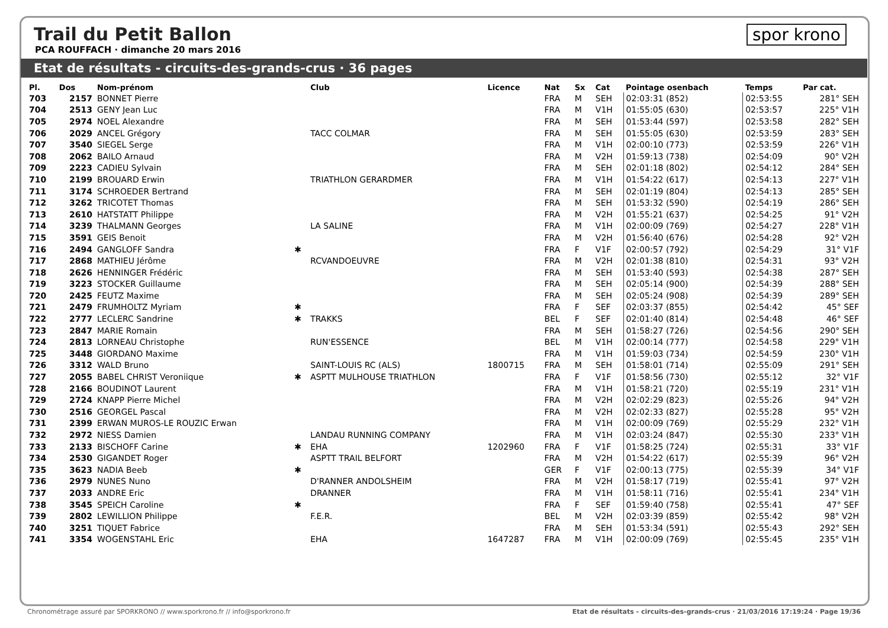spor krono
Trail du Petit Ballon
PCA ROUFFACH · dimanche 20 mars 2016
Etat de résultats - circuits-des-grands-crus · 36 pages
| Pl. | Dos | Nom-prénom | | Club | Licence | Nat | Sx | Cat | Pointage osenbach | Temps | Par cat. |
| --- | --- | --- | --- | --- | --- | --- | --- | --- | --- | --- | --- |
| 703 | 2157 | BONNET Pierre | | | | FRA | M | SEH | 02:03:31 (852) | 02:53:55 | 281° SEH |
| 704 | 2513 | GENY Jean Luc | | | | FRA | M | V1H | 01:55:05 (630) | 02:53:57 | 225° V1H |
| 705 | 2974 | NOEL Alexandre | | | | FRA | M | SEH | 01:53:44 (597) | 02:53:58 | 282° SEH |
| 706 | 2029 | ANCEL Grégory | | TACC COLMAR | | FRA | M | SEH | 01:55:05 (630) | 02:53:59 | 283° SEH |
| 707 | 3540 | SIEGEL Serge | | | | FRA | M | V1H | 02:00:10 (773) | 02:53:59 | 226° V1H |
| 708 | 2062 | BAILO Arnaud | | | | FRA | M | V2H | 01:59:13 (738) | 02:54:09 | 90° V2H |
| 709 | 2223 | CADIEU Sylvain | | | | FRA | M | SEH | 02:01:18 (802) | 02:54:12 | 284° SEH |
| 710 | 2199 | BROUARD Erwin | | TRIATHLON GERARDMER | | FRA | M | V1H | 01:54:22 (617) | 02:54:13 | 227° V1H |
| 711 | 3174 | SCHROEDER Bertrand | | | | FRA | M | SEH | 02:01:19 (804) | 02:54:13 | 285° SEH |
| 712 | 3262 | TRICOTET Thomas | | | | FRA | M | SEH | 01:53:32 (590) | 02:54:19 | 286° SEH |
| 713 | 2610 | HATSTATT Philippe | | | | FRA | M | V2H | 01:55:21 (637) | 02:54:25 | 91° V2H |
| 714 | 3239 | THALMANN Georges | | LA SALINE | | FRA | M | V1H | 02:00:09 (769) | 02:54:27 | 228° V1H |
| 715 | 3591 | GEIS Benoit | | | | FRA | M | V2H | 01:56:40 (676) | 02:54:28 | 92° V2H |
| 716 | 2494 | GANGLOFF Sandra | ✱ | | | FRA | F | V1F | 02:00:57 (792) | 02:54:29 | 31° V1F |
| 717 | 2868 | MATHIEU Jérôme | | RCVANDOEUVRE | | FRA | M | V2H | 02:01:38 (810) | 02:54:31 | 93° V2H |
| 718 | 2626 | HENNINGER Frédéric | | | | FRA | M | SEH | 01:53:40 (593) | 02:54:38 | 287° SEH |
| 719 | 3223 | STOCKER Guillaume | | | | FRA | M | SEH | 02:05:14 (900) | 02:54:39 | 288° SEH |
| 720 | 2425 | FEUTZ Maxime | | | | FRA | M | SEH | 02:05:24 (908) | 02:54:39 | 289° SEH |
| 721 | 2479 | FRUMHOLTZ Myriam | ✱ | | | FRA | F | SEF | 02:03:37 (855) | 02:54:42 | 45° SEF |
| 722 | 2777 | LECLERC Sandrine | ✱ | TRAKKS | | BEL | F | SEF | 02:01:40 (814) | 02:54:48 | 46° SEF |
| 723 | 2847 | MARIE Romain | | | | FRA | M | SEH | 01:58:27 (726) | 02:54:56 | 290° SEH |
| 724 | 2813 | LORNEAU Christophe | | RUN'ESSENCE | | BEL | M | V1H | 02:00:14 (777) | 02:54:58 | 229° V1H |
| 725 | 3448 | GIORDANO Maxime | | | | FRA | M | V1H | 01:59:03 (734) | 02:54:59 | 230° V1H |
| 726 | 3312 | WALD Bruno | | SAINT-LOUIS RC (ALS) | 1800715 | FRA | M | SEH | 01:58:01 (714) | 02:55:09 | 291° SEH |
| 727 | 2055 | BABEL CHRIST Veroniique | ✱ | ASPTT MULHOUSE TRIATHLON | | FRA | F | V1F | 01:58:56 (730) | 02:55:12 | 32° V1F |
| 728 | 2166 | BOUDINOT Laurent | | | | FRA | M | V1H | 01:58:21 (720) | 02:55:19 | 231° V1H |
| 729 | 2724 | KNAPP Pierre Michel | | | | FRA | M | V2H | 02:02:29 (823) | 02:55:26 | 94° V2H |
| 730 | 2516 | GEORGEL Pascal | | | | FRA | M | V2H | 02:02:33 (827) | 02:55:28 | 95° V2H |
| 731 | 2399 | ERWAN MUROS-LE ROUZIC Erwan | | | | FRA | M | V1H | 02:00:09 (769) | 02:55:29 | 232° V1H |
| 732 | 2972 | NIESS Damien | | LANDAU RUNNING COMPANY | | FRA | M | V1H | 02:03:24 (847) | 02:55:30 | 233° V1H |
| 733 | 2133 | BISCHOFF Carine | ✱ | EHA | 1202960 | FRA | F | V1F | 01:58:25 (724) | 02:55:31 | 33° V1F |
| 734 | 2530 | GIGANDET Roger | | ASPTT TRAIL BELFORT | | FRA | M | V2H | 01:54:22 (617) | 02:55:39 | 96° V2H |
| 735 | 3623 | NADIA Beeb | ✱ | | | GER | F | V1F | 02:00:13 (775) | 02:55:39 | 34° V1F |
| 736 | 2979 | NUNES Nuno | | D'RANNER ANDOLSHEIM | | FRA | M | V2H | 01:58:17 (719) | 02:55:41 | 97° V2H |
| 737 | 2033 | ANDRE Eric | | DRANNER | | FRA | M | V1H | 01:58:11 (716) | 02:55:41 | 234° V1H |
| 738 | 3545 | SPEICH Caroline | ✱ | | | FRA | F | SEF | 01:59:40 (758) | 02:55:41 | 47° SEF |
| 739 | 2802 | LEWILLION Philippe | | F.E.R. | | BEL | M | V2H | 02:03:39 (859) | 02:55:42 | 98° V2H |
| 740 | 3251 | TIQUET Fabrice | | | | FRA | M | SEH | 01:53:34 (591) | 02:55:43 | 292° SEH |
| 741 | 3354 | WOGENSTAHL Eric | | EHA | 1647287 | FRA | M | V1H | 02:00:09 (769) | 02:55:45 | 235° V1H |
Chronométrage assuré par SPORKRONO // www.sporkrono.fr // info@sporkrono.fr Etat de résultats - circuits-des-grands-crus · 21/03/2016 17:19:24 · Page 19/36